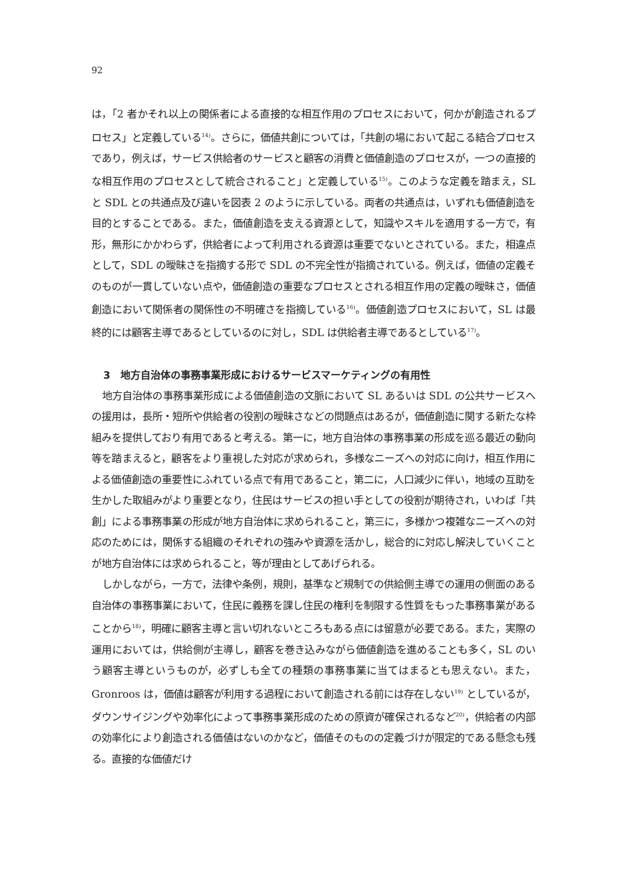92
は，「2 者かそれ以上の関係者による直接的な相互作用のプロセスにおいて，何かが創造されるプロセス」と定義している<sup>14)</sup>。さらに，価値共創については，「共創の場において起こる結合プロセスであり，例えば，サービス供給者のサービスと顧客の消費と価値創造のプロセスが，一つの直接的な相互作用のプロセスとして統合されること」と定義している<sup>15)</sup>。このような定義を踏まえ，SL と SDL との共通点及び違いを図表 2 のように示している。両者の共通点は，いずれも価値創造を目的とすることである。また，価値創造を支える資源として，知識やスキルを適用する一方で，有形，無形にかかわらず，供給者によって利用される資源は重要でないとされている。また，相違点として，SDL の曖昧さを指摘する形で SDL の不完全性が指摘されている。例えば，価値の定義そのものが一貫していない点や，価値創造の重要なプロセスとされる相互作用の定義の曖昧さ，価値創造において関係者の関係性の不明確さを指摘している<sup>16)</sup>。価値創造プロセスにおいて，SL は最終的には顧客主導であるとしているのに対し，SDL は供給者主導であるとしている<sup>17)</sup>。
3　地方自治体の事務事業形成におけるサービスマーケティングの有用性
地方自治体の事務事業形成による価値創造の文脈において SL あるいは SDL の公共サービスへの援用は，長所・短所や供給者の役割の曖昧さなどの問題点はあるが，価値創造に関する新たな枠組みを提供しており有用であると考える。第一に，地方自治体の事務事業の形成を巡る最近の動向等を踏まえると，顧客をより重視した対応が求められ，多様なニーズへの対応に向け，相互作用による価値創造の重要性にふれている点で有用であること，第二に，人口減少に伴い，地域の互助を生かした取組みがより重要となり，住民はサービスの担い手としての役割が期待され，いわば「共創」による事務事業の形成が地方自治体に求められること，第三に，多様かつ複雑なニーズへの対応のためには，関係する組織のそれぞれの強みや資源を活かし，総合的に対応し解決していくことが地方自治体には求められること，等が理由としてあげられる。
しかしながら，一方で，法律や条例，規則，基準など規制での供給側主導での運用の側面のある自治体の事務事業において，住民に義務を課し住民の権利を制限する性質をもった事務事業があることから<sup>18)</sup>，明確に顧客主導と言い切れないところもある点には留意が必要である。また，実際の運用においては，供給側が主導し，顧客を巻き込みながら価値創造を進めることも多く，SL のいう顧客主導というものが，必ずしも全ての種類の事務事業に当てはまるとも思えない。また，Gronroos は，価値は顧客が利用する過程において創造される前には存在しない<sup>19)</sup> としているが，ダウンサイジングや効率化によって事務事業形成のための原資が確保されるなど<sup>20)</sup>，供給者の内部の効率化により創造される価値はないのかなど，価値そのものの定義づけが限定的である懸念も残る。直接的な価値だけ